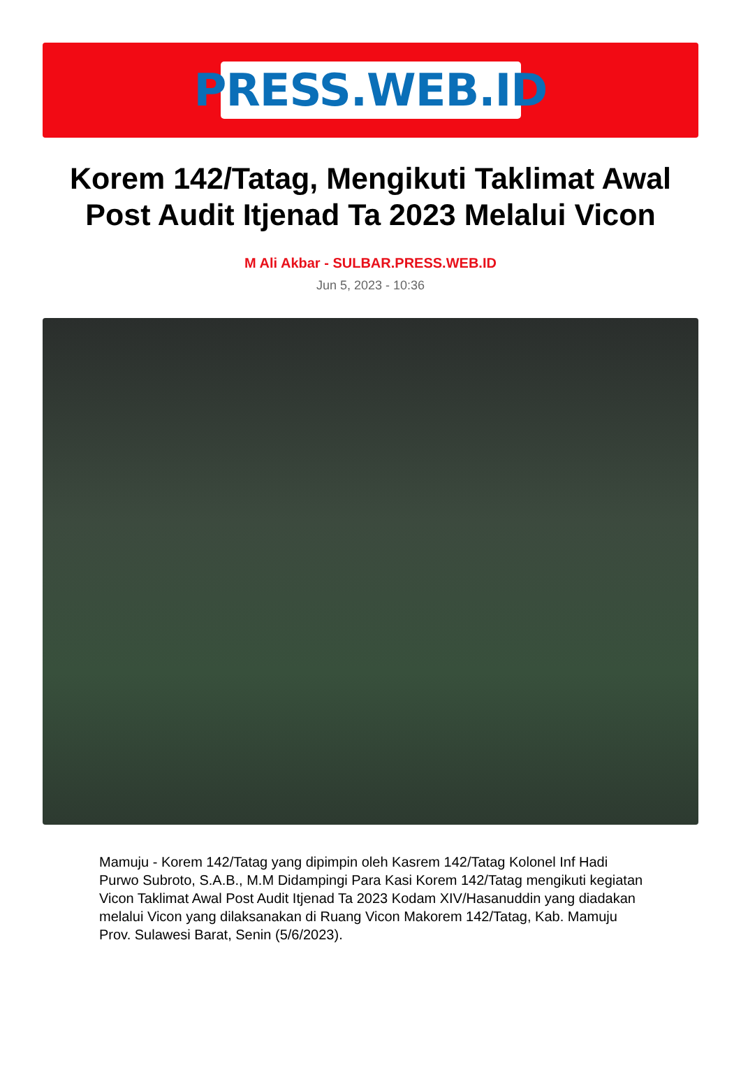PRESS.WEB.ID
Korem 142/Tatag, Mengikuti Taklimat Awal Post Audit Itjenad Ta 2023 Melalui Vicon
M Ali Akbar - SULBAR.PRESS.WEB.ID
Jun 5, 2023 - 10:36
Mamuju - Korem 142/Tatag yang dipimpin oleh Kasrem 142/Tatag Kolonel Inf Hadi Purwo Subroto, S.A.B., M.M Didampingi Para Kasi Korem 142/Tatag mengikuti kegiatan Vicon Taklimat Awal Post Audit Itjenad Ta 2023 Kodam XIV/Hasanuddin yang diadakan melalui Vicon yang dilaksanakan di Ruang Vicon Makorem 142/Tatag, Kab. Mamuju Prov. Sulawesi Barat, Senin (5/6/2023).